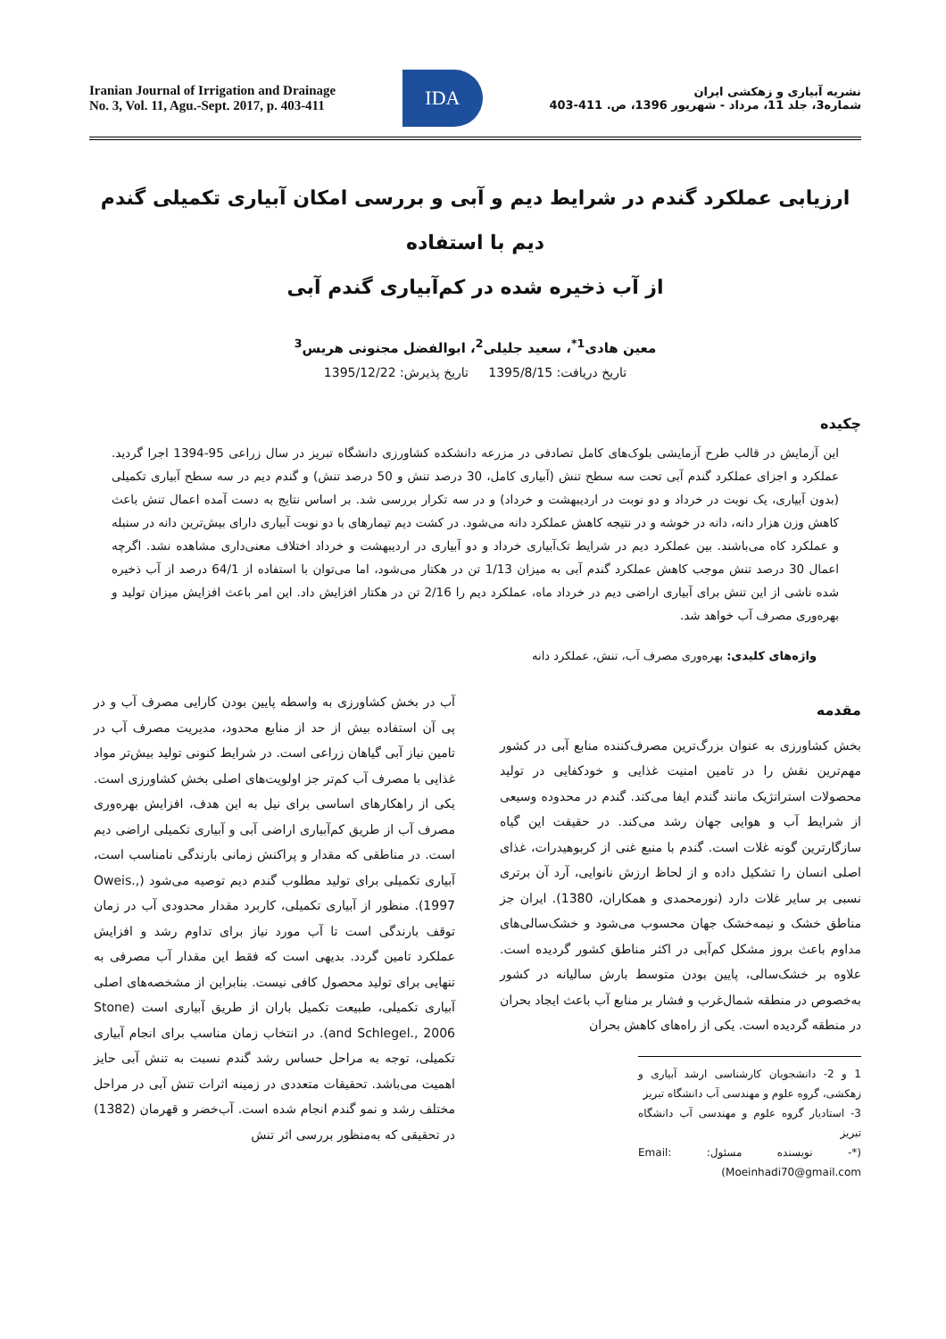Iranian Journal of Irrigation and Drainage
No. 3, Vol. 11, Agu.-Sept. 2017, p. 403-411
IDA
نشریه آبیاری و زهکشی ایران
شماره3، جلد 11، مرداد - شهریور 1396، ص. 411-403
ارزیابی عملکرد گندم در شرایط دیم و آبی و بررسی امکان آبیاری تکمیلی گندم دیم با استفاده
از آب ذخیره شده در کم‌آبیاری گندم آبی
معین هادی<sup>1*</sup>، سعید جلیلی<sup>2</sup>، ابوالفضل مجنونی هریس<sup>3</sup>
تاریخ دریافت: 1395/8/15 تاریخ پذیرش: 1395/12/22
چکیده
این آزمایش در قالب طرح آزمایشی بلوک‌های کامل تصادفی در مزرعه دانشکده کشاورزی دانشگاه تبریز در سال زراعی 95-1394 اجرا گردید. عملکرد و اجزای عملکرد گندم آبی تحت سه سطح تنش (آبیاری کامل، 30 درصد تنش و 50 درصد تنش) و گندم دیم در سه سطح آبیاری تکمیلی (بدون آبیاری، یک نوبت در خرداد و دو نوبت در اردیبهشت و خرداد) و در سه تکرار بررسی شد. بر اساس نتایج به دست آمده اعمال تنش باعث کاهش وزن هزار دانه، دانه در خوشه و در نتیجه کاهش عملکرد دانه می‌شود. در کشت دیم تیمارهای با دو نوبت آبیاری دارای بیش‌ترین دانه در سنبله و عملکرد کاه می‌باشند. بین عملکرد دیم در شرایط تک‌آبیاری خرداد و دو آبیاری در اردیبهشت و خرداد اختلاف معنی‌داری مشاهده نشد. اگرچه اعمال 30 درصد تنش موجب کاهش عملکرد گندم آبی به میزان 1/13 تن در هکتار می‌شود، اما می‌توان با استفاده از 64/1 درصد از آب ذخیره شده ناشی از این تنش برای آبیاری اراضی دیم در خرداد ماه، عملکرد دیم را 2/16 تن در هکتار افزایش داد. این امر باعث افزایش میزان تولید و بهره‌وری مصرف آب خواهد شد.
واژه‌های کلیدی: بهره‌وری مصرف آب، تنش، عملکرد دانه
مقدمه
بخش کشاورزی به عنوان بزرگ‌ترین مصرف‌کننده منابع آبی در کشور مهم‌ترین نقش را در تامین امنیت غذایی و خودکفایی در تولید محصولات استراتژیک مانند گندم ایفا می‌کند. گندم در محدوده وسیعی از شرایط آب و هوایی جهان رشد می‌کند. در حقیقت این گیاه سازگارترین گونه غلات است. گندم با منبع غنی از کربوهیدرات، غذای اصلی انسان را تشکیل داده و از لحاظ ارزش نانوایی، آرد آن برتری نسبی بر سایر غلات دارد (نورمحمدی و همکاران، 1380). ایران جز مناطق خشک و نیمه‌خشک جهان محسوب می‌شود و خشک‌سالی‌های مداوم باعث بروز مشکل کم‌آبی در اکثر مناطق کشور گردیده است. علاوه بر خشک‌سالی، پایین بودن متوسط بارش سالیانه در کشور به‌خصوص در منطقه شمال‌غرب و فشار بر منابع آب باعث ایجاد بحران در منطقه گردیده است. یکی از راه‌های کاهش بحران
1 و 2- دانشجویان کارشناسی ارشد آبیاری و زهکشی، گروه علوم و مهندسی آب دانشگاه تبریز
3- استادیار گروه علوم و مهندسی آب دانشگاه تبریز
(*- نویسنده مسئول: Email: Moeinhadi70@gmail.com)
آب در بخش کشاورزی به واسطه پایین بودن کارایی مصرف آب و در پی آن استفاده بیش از حد از منابع محدود، مدیریت مصرف آب در تامین نیاز آبی گیاهان زراعی است. در شرایط کنونی تولید بیش‌تر مواد غذایی با مصرف آب کم‌تر جز اولویت‌های اصلی بخش کشاورزی است. یکی از راهکارهای اساسی برای نیل به این هدف، افزایش بهره‌وری مصرف آب از طریق کم‌آبیاری اراضی آبی و آبیاری تکمیلی اراضی دیم است. در مناطقی که مقدار و پراکنش زمانی بارندگی نامناسب است، آبیاری تکمیلی برای تولید مطلوب گندم دیم توصیه می‌شود (Oweis., 1997). منظور از آبیاری تکمیلی، کاربرد مقدار محدودی آب در زمان توقف بارندگی است تا آب مورد نیاز برای تداوم رشد و افزایش عملکرد تامین گردد. بدیهی است که فقط این مقدار آب مصرفی به تنهایی برای تولید محصول کافی نیست. بنابراین از مشخصه‌های اصلی آبیاری تکمیلی، طبیعت تکمیل باران از طریق آبیاری است (Stone and Schlegel., 2006). در انتخاب زمان مناسب برای انجام آبیاری تکمیلی، توجه به مراحل حساس رشد گندم نسبت به تنش آبی حایز اهمیت می‌باشد. تحقیقات متعددی در زمینه اثرات تنش آبی در مراحل مختلف رشد و نمو گندم انجام شده است. آب‌خضر و قهرمان (1382) در تحقیقی که به‌منظور بررسی اثر تنش